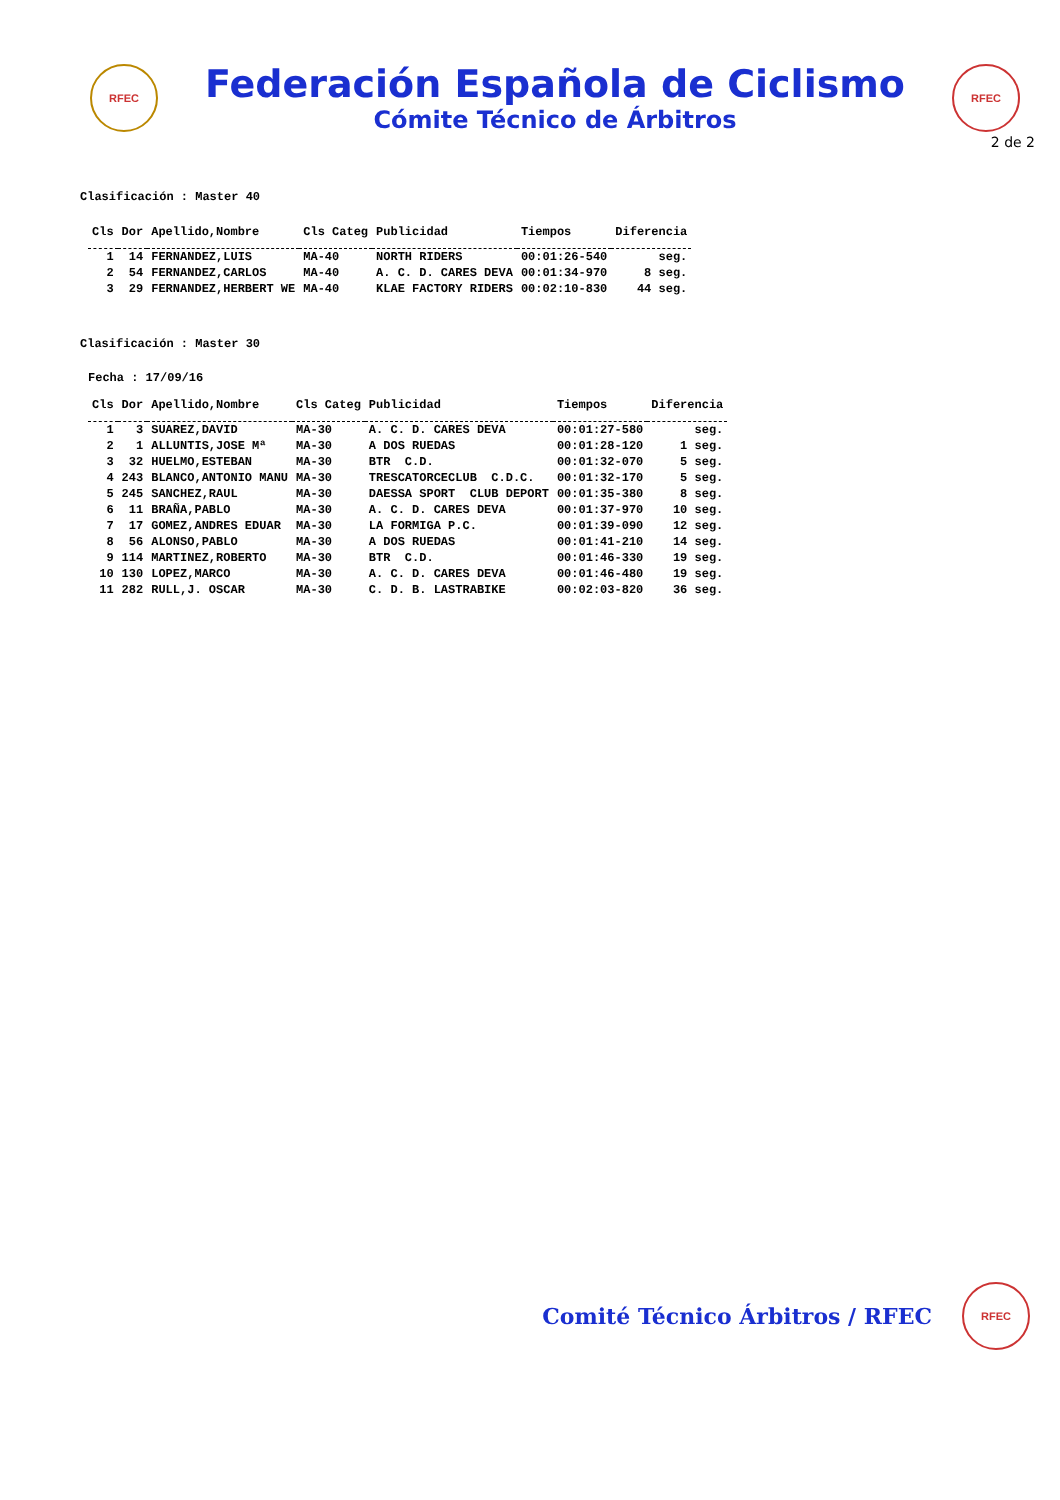RFEC
Federación Española de Ciclismo
Cómite Técnico de Árbitros
RFEC
2 de 2
Clasificación : Master 40
| Cls | Dor | Apellido,Nombre | Cls Categ | Publicidad | Tiempos | Diferencia |
| --- | --- | --- | --- | --- | --- | --- |
| 1 | 14 | FERNANDEZ,LUIS | MA-40 | NORTH RIDERS | 00:01:26-540 | seg. |
| 2 | 54 | FERNANDEZ,CARLOS | MA-40 | A. C. D. CARES DEVA | 00:01:34-970 | 8 seg. |
| 3 | 29 | FERNANDEZ,HERBERT WE | MA-40 | KLAE FACTORY RIDERS | 00:02:10-830 | 44 seg. |
Clasificación : Master 30
Fecha : 17/09/16
| Cls | Dor | Apellido,Nombre | Cls Categ | Publicidad | Tiempos | Diferencia |
| --- | --- | --- | --- | --- | --- | --- |
| 1 | 3 | SUAREZ,DAVID | MA-30 | A. C. D. CARES DEVA | 00:01:27-580 | seg. |
| 2 | 1 | ALLUNTIS,JOSE Mª | MA-30 | A DOS RUEDAS | 00:01:28-120 | 1 seg. |
| 3 | 32 | HUELMO,ESTEBAN | MA-30 | BTR C.D. | 00:01:32-070 | 5 seg. |
| 4 | 243 | BLANCO,ANTONIO MANU | MA-30 | TRESCATORCECLUB C.D.C. | 00:01:32-170 | 5 seg. |
| 5 | 245 | SANCHEZ,RAUL | MA-30 | DAESSA SPORT CLUB DEPORT | 00:01:35-380 | 8 seg. |
| 6 | 11 | BRAÑA,PABLO | MA-30 | A. C. D. CARES DEVA | 00:01:37-970 | 10 seg. |
| 7 | 17 | GOMEZ,ANDRES EDUAR | MA-30 | LA FORMIGA P.C. | 00:01:39-090 | 12 seg. |
| 8 | 56 | ALONSO,PABLO | MA-30 | A DOS RUEDAS | 00:01:41-210 | 14 seg. |
| 9 | 114 | MARTINEZ,ROBERTO | MA-30 | BTR C.D. | 00:01:46-330 | 19 seg. |
| 10 | 130 | LOPEZ,MARCO | MA-30 | A. C. D. CARES DEVA | 00:01:46-480 | 19 seg. |
| 11 | 282 | RULL,J. OSCAR | MA-30 | C. D. B. LASTRABIKE | 00:02:03-820 | 36 seg. |
Comité Técnico Árbitros / RFEC
RFEC